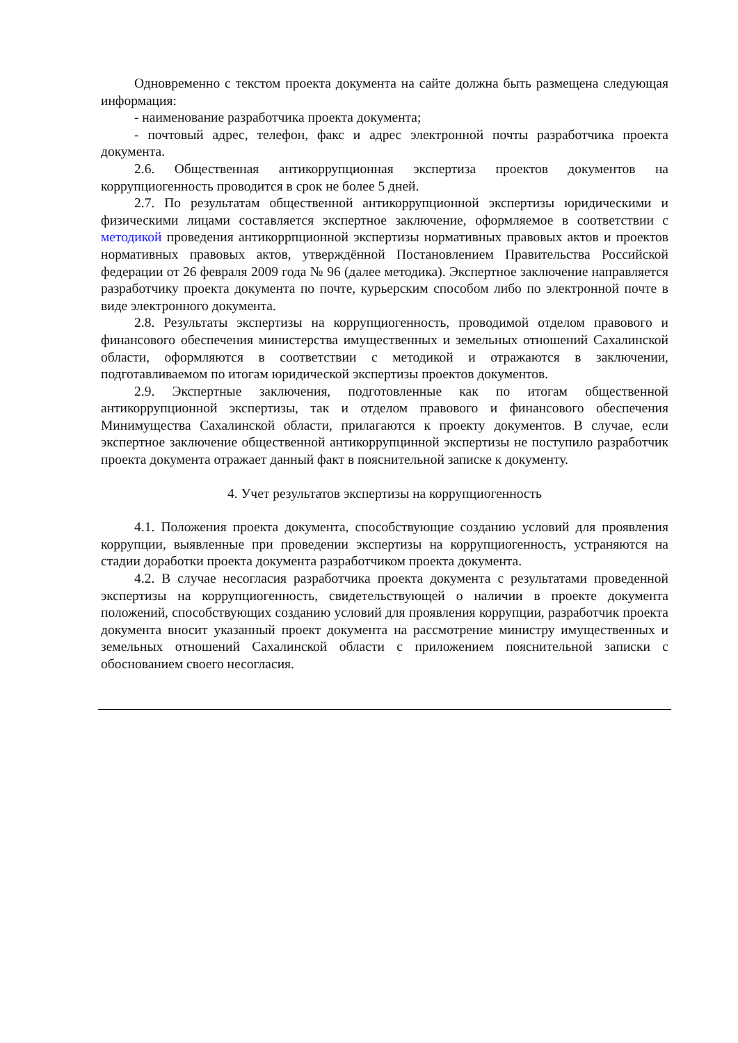Одновременно с текстом проекта документа на сайте должна быть размещена следующая информация:
- наименование разработчика проекта документа;
- почтовый адрес, телефон, факс и адрес электронной почты разработчика проекта документа.
2.6. Общественная антикоррупционная экспертиза проектов документов на коррупциогенность проводится в срок не более 5 дней.
2.7. По результатам общественной антикоррупционной экспертизы юридическими и физическими лицами составляется экспертное заключение, оформляемое в соответствии с методикой проведения антикоррпционной экспертизы нормативных правовых актов и проектов нормативных правовых актов, утверждённой Постановлением Правительства Российской федерации от 26 февраля 2009 года № 96 (далее методика). Экспертное заключение направляется разработчику проекта документа по почте, курьерским способом либо по электронной почте в виде электронного документа.
2.8. Результаты экспертизы на коррупциогенность, проводимой отделом правового и финансового обеспечения министерства имущественных и земельных отношений Сахалинской области, оформляются в соответствии с методикой и отражаются в заключении, подготавливаемом по итогам юридической экспертизы проектов документов.
2.9. Экспертные заключения, подготовленные как по итогам общественной антикоррупционной экспертизы, так и отделом правового и финансового обеспечения Минимущества Сахалинской области, прилагаются к проекту документов. В случае, если экспертное заключение общественной антикоррупцинной экспертизы не поступило разработчик проекта документа отражает данный факт в пояснительной записке к документу.
4. Учет результатов экспертизы на коррупциогенность
4.1. Положения проекта документа, способствующие созданию условий для проявления коррупции, выявленные при проведении экспертизы на коррупциогенность, устраняются на стадии доработки проекта документа разработчиком проекта документа.
4.2. В случае несогласия разработчика проекта документа с результатами проведенной экспертизы на коррупциогенность, свидетельствующей о наличии в проекте документа положений, способствующих созданию условий для проявления коррупции, разработчик проекта документа вносит указанный проект документа на рассмотрение министру имущественных и земельных отношений Сахалинской области с приложением пояснительной записки с обоснованием своего несогласия.